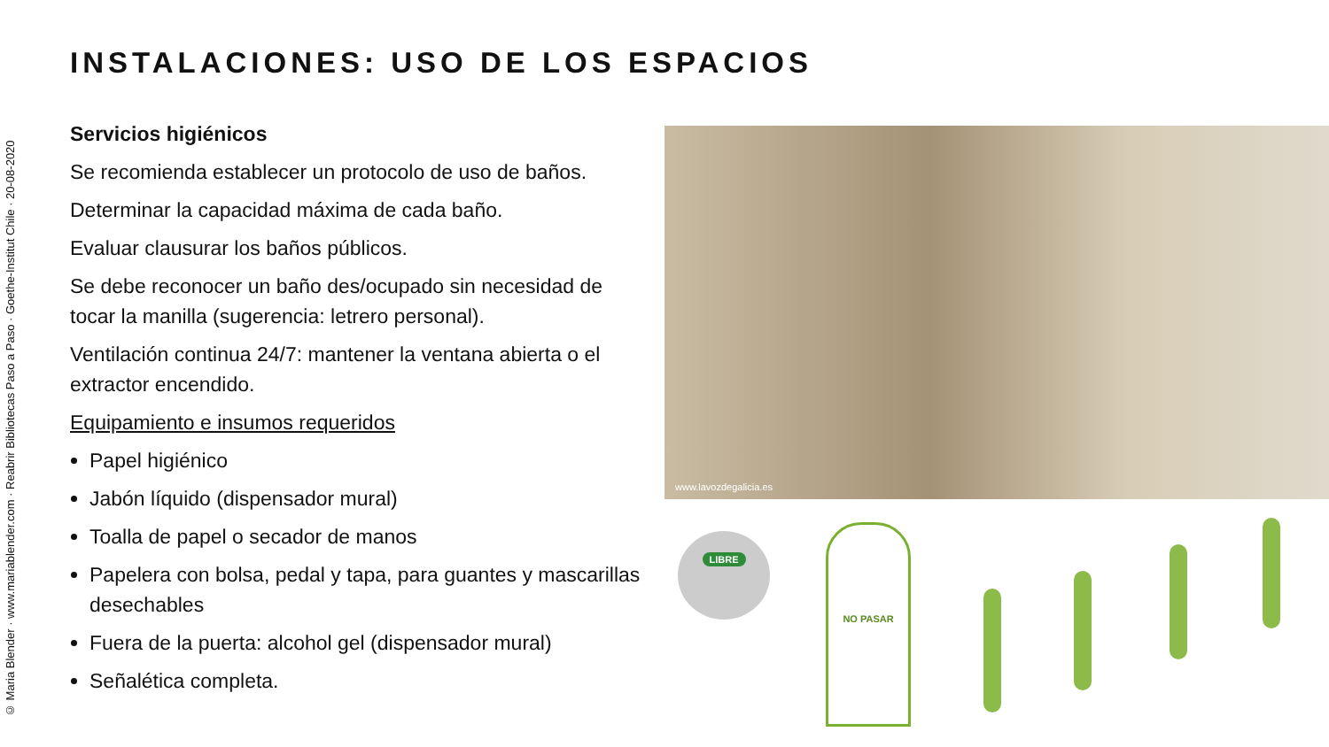© Maria Blender · www.mariablender.com · Reabrir Bibliotecas Paso a Paso · Goethe-Institut Chile · 20-08-2020
INSTALACIONES: USO DE LOS ESPACIOS
Servicios higiénicos
Se recomienda establecer un protocolo de uso de baños.
Determinar la capacidad máxima de cada baño.
Evaluar clausurar los baños públicos.
Se debe reconocer un baño des/ocupado sin necesidad de tocar la manilla (sugerencia: letrero personal).
Ventilación continua 24/7: mantener la ventana abierta o el extractor encendido.
Equipamiento e insumos requeridos
Papel higiénico
Jabón líquido (dispensador mural)
Toalla de papel o secador de manos
Papelera con bolsa, pedal y tapa, para guantes y mascarillas desechables
Fuera de la puerta: alcohol gel (dispensador mural)
Señalética completa.
www.lavozdegalicia.es
LIBRE
NO PASAR